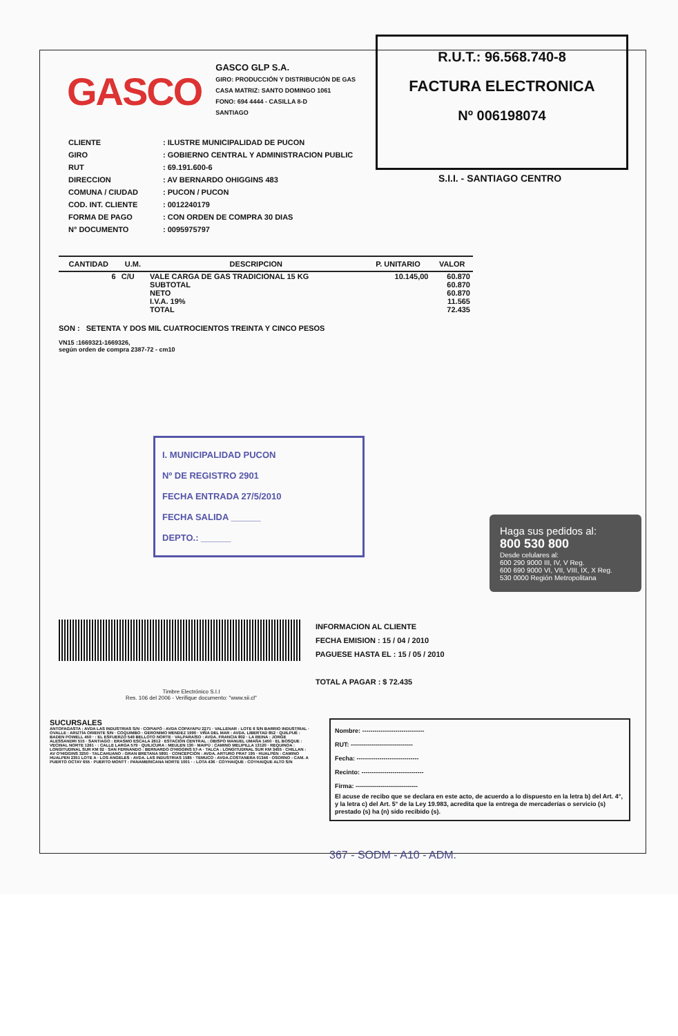GASCO
GASCO GLP S.A.
GIRO: PRODUCCIÓN Y DISTRIBUCIÓN DE GAS
CASA MATRIZ: SANTO DOMINGO 1061
FONO: 694 4444 - CASILLA 8-D
SANTIAGO
R.U.T.: 96.568.740-8
FACTURA ELECTRONICA
Nº 006198074
S.I.I. - SANTIAGO CENTRO
| CLIENTE | : ILUSTRE MUNICIPALIDAD DE PUCON |
| GIRO | : GOBIERNO CENTRAL Y ADMINISTRACION PUBLIC |
| RUT | : 69.191.600-6 |
| DIRECCION | : AV BERNARDO OHIGGINS 483 |
| COMUNA / CIUDAD | : PUCON / PUCON |
| COD. INT. CLIENTE | : 0012240179 |
| FORMA DE PAGO | : CON ORDEN DE COMPRA 30 DIAS |
| N° DOCUMENTO | : 0095975797 |
| CANTIDAD | U.M. | DESCRIPCION | P. UNITARIO | VALOR |
| --- | --- | --- | --- | --- |
| 6 | C/U | VALE CARGA DE GAS TRADICIONAL 15 KG SUBTOTAL NETO I.V.A. 19% TOTAL | 10.145,00 | 60.870 60.870 60.870 11.565 72.435 |
SON : SETENTA Y DOS MIL CUATROCIENTOS TREINTA Y CINCO PESOS
VN15 :1669321-1669326,
según orden de compra 2387-72 - cm10
I. MUNICIPALIDAD PUCON
Nº DE REGISTRO 2901
FECHA ENTRADA 27/5/2010
FECHA SALIDA ______
DEPTO.: ______
Haga sus pedidos al:
800 530 800
Desde celulares al:
600 290 9000 III, IV, V Reg.
600 690 9000 VI, VII, VIII, IX, X Reg.
530 0000 Región Metropolitana
INFORMACION AL CLIENTE
FECHA EMISION : 15 / 04 / 2010
PAGUESE HASTA EL : 15 / 05 / 2010
TOTAL A PAGAR : $ 72.435
Timbre Electrónico S.I.I
Res. 106 del 2006 - Verifique documento: "www.sii.cl"
SUCURSALES
ANTOFAGASTA : AVDA LAS INDUSTRIAS S/N · COPIAPÓ : AVDA COPAYAPU 2271 · VALLENAR : LOTE 6 S/N BARRIO INDUSTRIAL · OVALLE : ARIZTÍA ORIENTE S/N · COQUIMBO : GERONIMO MENDEZ 1990 · VIÑA DEL MAR : AVDA. LIBERTAD 852 · QUILPUÉ : BADEN POWELL 450 · : EL ESFUERZO 549 BELLOTO NORTE · VALPARAÍSO : AVDA. FRANCIA 802 · LA REINA : JORGE ALESSANDRI 515 · SANTIAGO : ERASMO ESCALA 2612 · ESTACIÓN CENTRAL : OBISPO MANUEL UMAÑA 1450 · EL BOSQUE : VECINAL NORTE 1261 · : CALLE LARGA 579 · QUILICURA : MEULEN 130 · MAIPÚ : CAMINO MELIPILLA 13120 · REQUINOA : LONGITUDINAL SUR KM 92 · SAN FERNANDO : BERNARDO O'HIGGINS 57-A · TALCA : LONGITUDINAL SUR KM 3455 · CHILLAN : AV O'HIGGINS 3250 · TALCAHUANO : GRAN BRETANA 5891 · CONCEPCIÓN : AVDA. ARTURO PRAT 195 · HUALPÉN : CAMINO HUALPEN 2351 LOTE A · LOS ÁNGELES : AVDA. LAS INDUSTRIAS 1585 · TEMUCO : AVDA.COSTANERA 01346 · OSORNO : CAM. A PUERTO OCTAY 655 · PUERTO MONTT : PANAMERICANA NORTE 1001 · : LOTA 436 · COYHAIQUE : COYHAIQUE ALTO S/N
Nombre: ------------------------------
RUT: ------------------------------
Fecha: ------------------------------
Recinto: ------------------------------
Firma: ------------------------------
El acuse de recibo que se declara en este acto, de acuerdo a lo dispuesto en la letra b) del Art. 4°, y la letra c) del Art. 5° de la Ley 19.983, acredita que la entrega de mercaderías o servicio (s) prestado (s) ha (n) sido recibido (s).
367 - SODM - A10 - ADM.